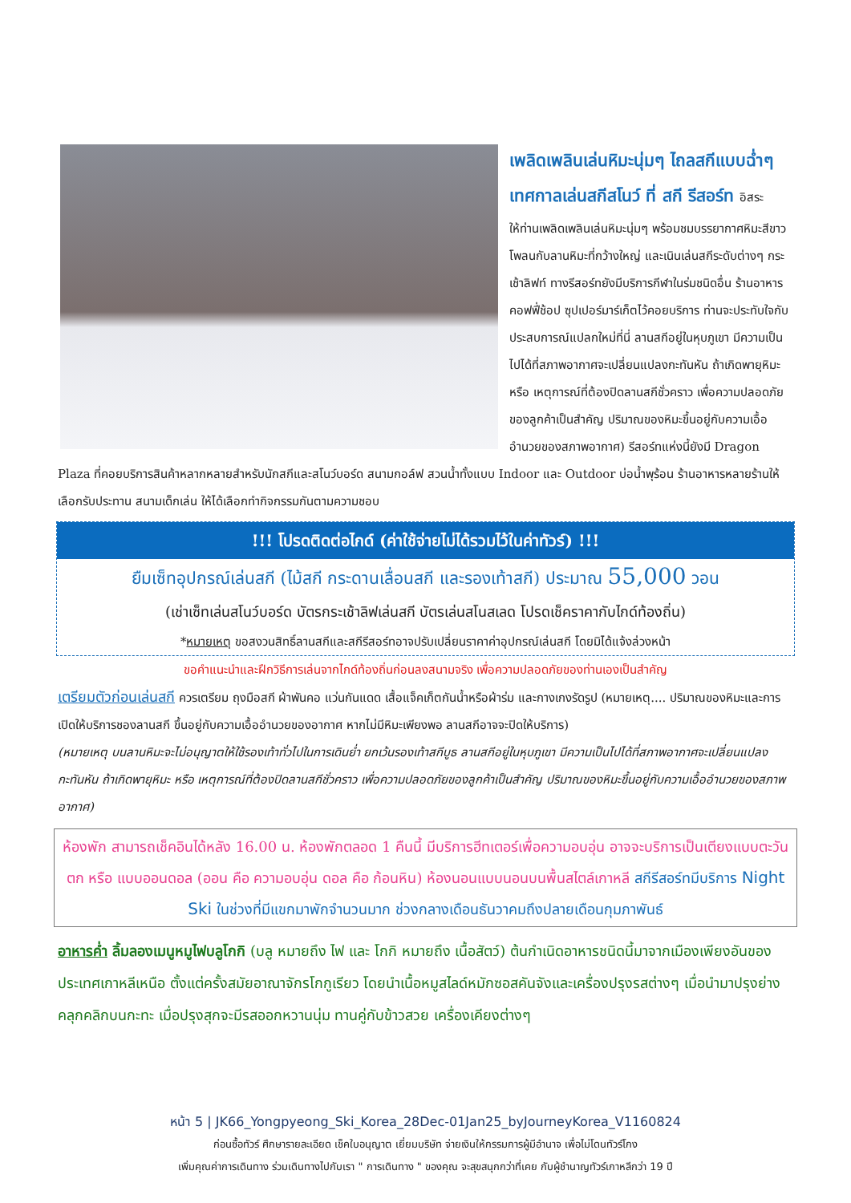เพลิดเพลินเล่นหิมะนุ่มๆ ไถลสกีแบบฉ่ำๆ
เทศกาลเล่นสกีสโนว์ ที่ สกี รีสอร์ท อิสระ
ให้ท่านเพลิดเพลินเล่นหิมะนุ่มๆ พร้อมชมบรรยากาศหิมะสีขาวโพลนกับลานหิมะที่กว้างใหญ่ และเนินเล่นสกีระดับต่างๆ กระเช้าลิฟท์ ทางรีสอร์ทยังมีบริการกีฬาในร่มชนิดอื่น ร้านอาหาร คอฟฟี่ช้อป ซุปเปอร์มาร์เก็ตไว้คอยบริการ ท่านจะประทับใจกับประสบการณ์แปลกใหม่ที่นี่ ลานสกีอยู่ในหุบภูเขา มีความเป็นไปได้ที่สภาพอากาศจะเปลี่ยนแปลงกะทันหัน ถ้าเกิดพายุหิมะ หรือ เหตุการณ์ที่ต้องปิดลานสกีชั่วคราว เพื่อความปลอดภัยของลูกค้าเป็นสำคัญ ปริมาณของหิมะขึ้นอยู่กับความเอื้ออำนวยของสภาพอากาศ) รีสอร์ทแห่งนี้ยังมี Dragon Plaza ที่คอยบริการสินค้าหลากหลายสำหรับนักสกีและสโนว์บอร์ด สนามกอล์ฟ สวนน้ำทั้งแบบ Indoor และ Outdoor บ่อน้ำพุร้อน ร้านอาหารหลายร้านให้เลือกรับประทาน สนามเด็กเล่น ให้ได้เลือกทำกิจกรรมกันตามความชอบ
!!! โปรดติดต่อไกด์ (ค่าใช้จ่ายไม่ได้รวมไว้ในค่าทัวร์) !!!
ยืมเซ็ทอุปกรณ์เล่นสกี (ไม้สกี กระดานเลื่อนสกี และรองเท้าสกี) ประมาณ 55,000 วอน
(เช่าเซ็ทเล่นสโนว์บอร์ด บัตรกระเช้าลิฟเล่นสกี บัตรเล่นสโนสเลด โปรดเช็คราคากับไกด์ท้องถิ่น)
*หมายเหตุ ขอสงวนสิทธิ์ลานสกีและสกีรีสอร์ทอาจปรับเปลี่ยนราคาค่าอุปกรณ์เล่นสกี โดยมิได้แจ้งล่วงหน้า
ขอคำแนะนำและฝึกวิธีการเล่นจากไกด์ท้องถิ่นก่อนลงสนามจริง เพื่อความปลอดภัยของท่านเองเป็นสำคัญ
เตรียมตัวก่อนเล่นสกี ควรเตรียม ถุงมือสกี ผ้าพันคอ แว่นกันแดด เสื้อแจ็คเก็ตกันน้ำหรือผ้าร่ม และกางเกงรัดรูป (หมายเหตุ.... ปริมาณของหิมะและการเปิดให้บริการชองลานสกี ขึ้นอยู่กับความเอื้ออำนวยของอากาศ หากไม่มีหิมะเพียงพอ ลานสกีอาจจะปิดให้บริการ)
(หมายเหตุ บนลานหิมะจะไม่อนุญาตให้ใช้รองเท้าทั่วไปในการเดินย่ำ ยกเว้นรองเท้าสกีบูธ ลานสกีอยู่ในหุบภูเขา มีความเป็นไปได้ที่สภาพอากาศจะเปลี่ยนแปลงกะทันหัน ถ้าเกิดพายุหิมะ หรือ เหตุการณ์ที่ต้องปิดลานสกีชั่วคราว เพื่อความปลอดภัยของลูกค้าเป็นสำคัญ ปริมาณของหิมะขึ้นอยู่กับความเอื้ออำนวยของสภาพอากาศ)
ห้องพัก สามารถเช็คอินได้หลัง 16.00 น. ห้องพักตลอด 1 คืนนี้ มีบริการฮีทเตอร์เพื่อความอบอุ่น อาจจะบริการเป็นเตียงแบบตะวันตก หรือ แบบออนดอล (ออน คือ ความอบอุ่น ดอล คือ ก้อนหิน) ห้องนอนแบบนอนบนพื้นสไตล์เกาหลี สกีรีสอร์ทมีบริการ Night Ski ในช่วงที่มีแขกมาพักจำนวนมาก ช่วงกลางเดือนธันวาคมถึงปลายเดือนกุมภาพันธ์
อาหารค่ำ ลิ้มลองเมนูหมูไฟบลูโกกิ (บลู หมายถึง ไฟ และ โกกิ หมายถึง เนื้อสัตว์) ต้นกำเนิดอาหารชนิดนี้มาจากเมืองเพียงอันของประเทศเกาหลีเหนือ ตั้งแต่ครั้งสมัยอาณาจักรโกกูเรียว โดยนำเนื้อหมูสไลด์หมักซอสคันจังและเครื่องปรุงรสต่างๆ เมื่อนำมาปรุงย่างคลุกคลิกบนกะทะ เมื่อปรุงสุกจะมีรสออกหวานนุ่ม ทานคู่กับข้าวสวย เครื่องเคียงต่างๆ
หน้า 5 | JK66_Yongpyeong_Ski_Korea_28Dec-01Jan25_byJourneyKorea_V1160824
ก่อนซื้อทัวร์ ศึกษารายละเอียด เช็คใบอนุญาต เยี่ยมบริษัท จ่ายเงินให้กรรมการผู้มีอำนาจ เพื่อไม่โดนทัวร์โกง
เพิ่มคุณค่าการเดินทาง ร่วมเดินทางไปกับเรา " การเดินทาง " ของคุณ จะสุขสนุกกว่าที่เคย กับผู้ชำนาญทัวร์เกาหลีกว่า 19 ปี